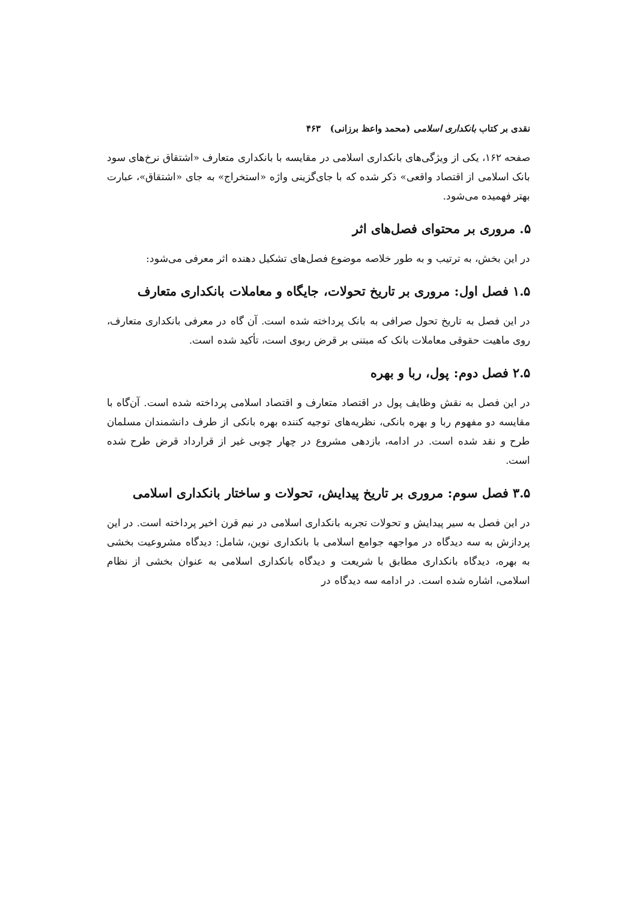نقدی بر کتاب بانکداری اسلامی (محمد واعظ برزانی) ۴۶۳
صفحه ۱۶۲، یکی از ویژگی‌های بانکداری اسلامی در مقایسه با بانکداری متعارف «اشتقاق نرخ‌های سود بانک اسلامی از اقتصاد واقعی» ذکر شده که با جای‌گزینی واژه «استخراج» به جای «اشتقاق»، عبارت بهتر فهمیده می‌شود.
۵. مروری بر محتوای فصل‌های اثر
در این بخش، به ترتیب و به طور خلاصه موضوع فصل‌های تشکیل دهنده اثر معرفی می‌شود:
۱.۵ فصل اول: مروری بر تاریخ تحولات، جایگاه و معاملات بانکداری متعارف
در این فصل به تاریخ تحول صرافی به بانک پرداخته شده است. آن گاه در معرفی بانکداری متعارف، روی ماهیت حقوقی معاملات بانک که مبتنی بر قرض ربوی است، تأکید شده است.
۲.۵ فصل دوم: پول، ربا و بهره
در این فصل به نقش وظایف پول در اقتصاد متعارف و اقتصاد اسلامی پرداخته شده است. آن‌گاه با مقایسه دو مفهوم ربا و بهره بانکی، نظریه‌های توجیه کننده بهره بانکی از طرف دانشمندان مسلمان طرح و نقد شده است. در ادامه، بازدهی مشروع در چهار چوبی غیر از قرارداد قرض طرح شده است.
۳.۵ فصل سوم: مروری بر تاریخ پیدایش، تحولات و ساختار بانکداری اسلامی
در این فصل به سیر پیدایش و تحولات تجربه بانکداری اسلامی در نیم قرن اخیر پرداخته است. در این پردازش به سه دیدگاه در مواجهه جوامع اسلامی با بانکداری نوین، شامل: دیدگاه مشروعیت بخشی به بهره، دیدگاه بانکداری مطابق با شریعت و دیدگاه بانکداری اسلامی به عنوان بخشی از نظام اسلامی، اشاره شده است. در ادامه سه دیدگاه در